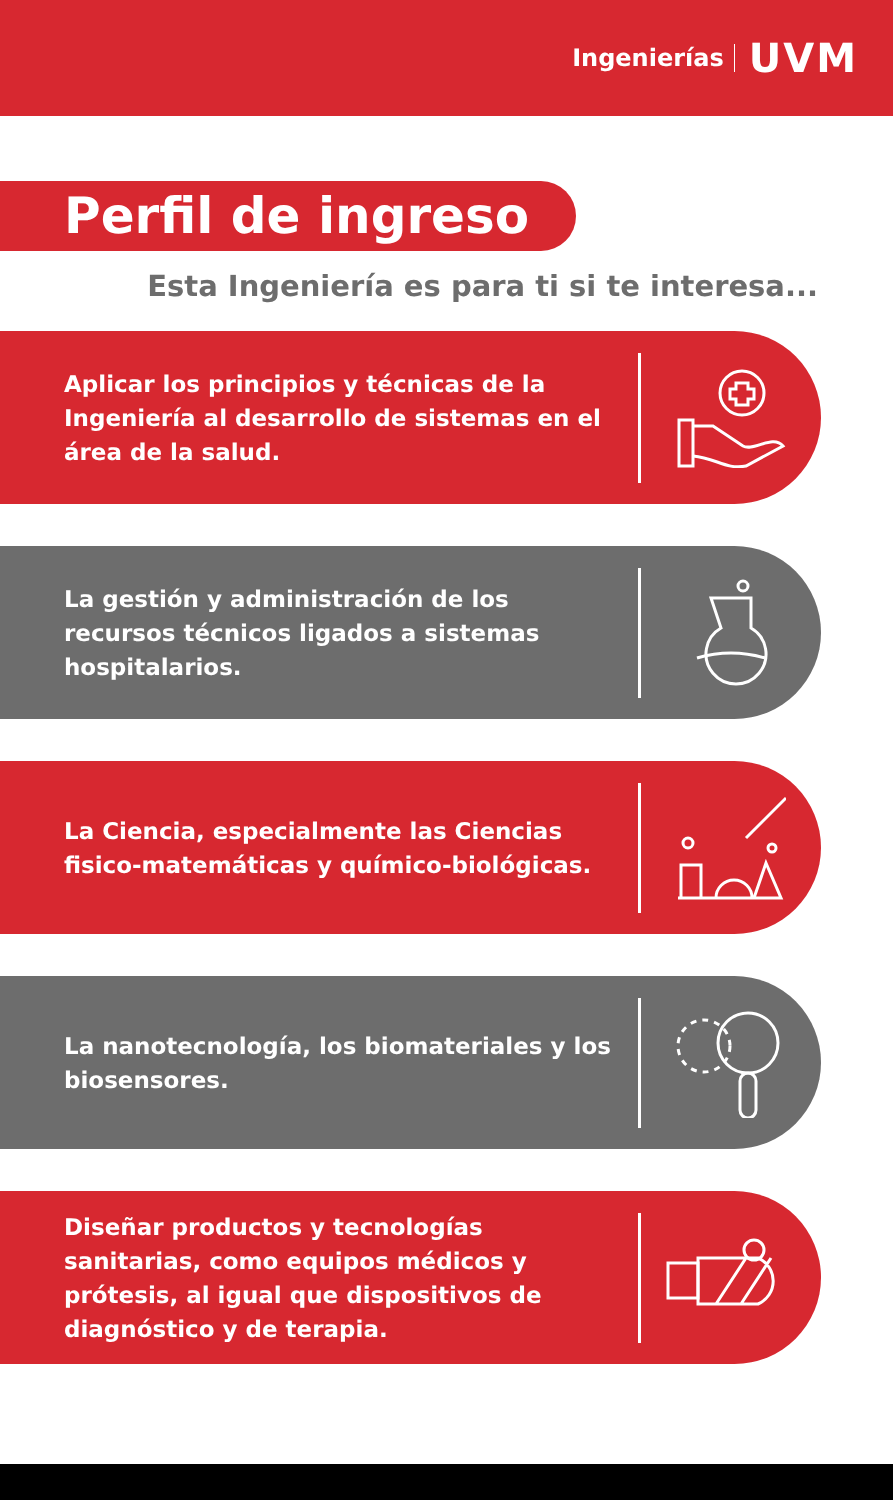Ingenierías UVM
Perfil de ingreso
Esta Ingeniería es para ti si te interesa...
Aplicar los principios y técnicas de la Ingeniería al desarrollo de sistemas en el área de la salud.
La gestión y administración de los recursos técnicos ligados a sistemas hospitalarios.
La Ciencia, especialmente las Ciencias fisico-matemáticas y químico-biológicas.
La nanotecnología, los biomateriales y los biosensores.
Diseñar productos y tecnologías sanitarias, como equipos médicos y prótesis, al igual que dispositivos de diagnóstico y de terapia.